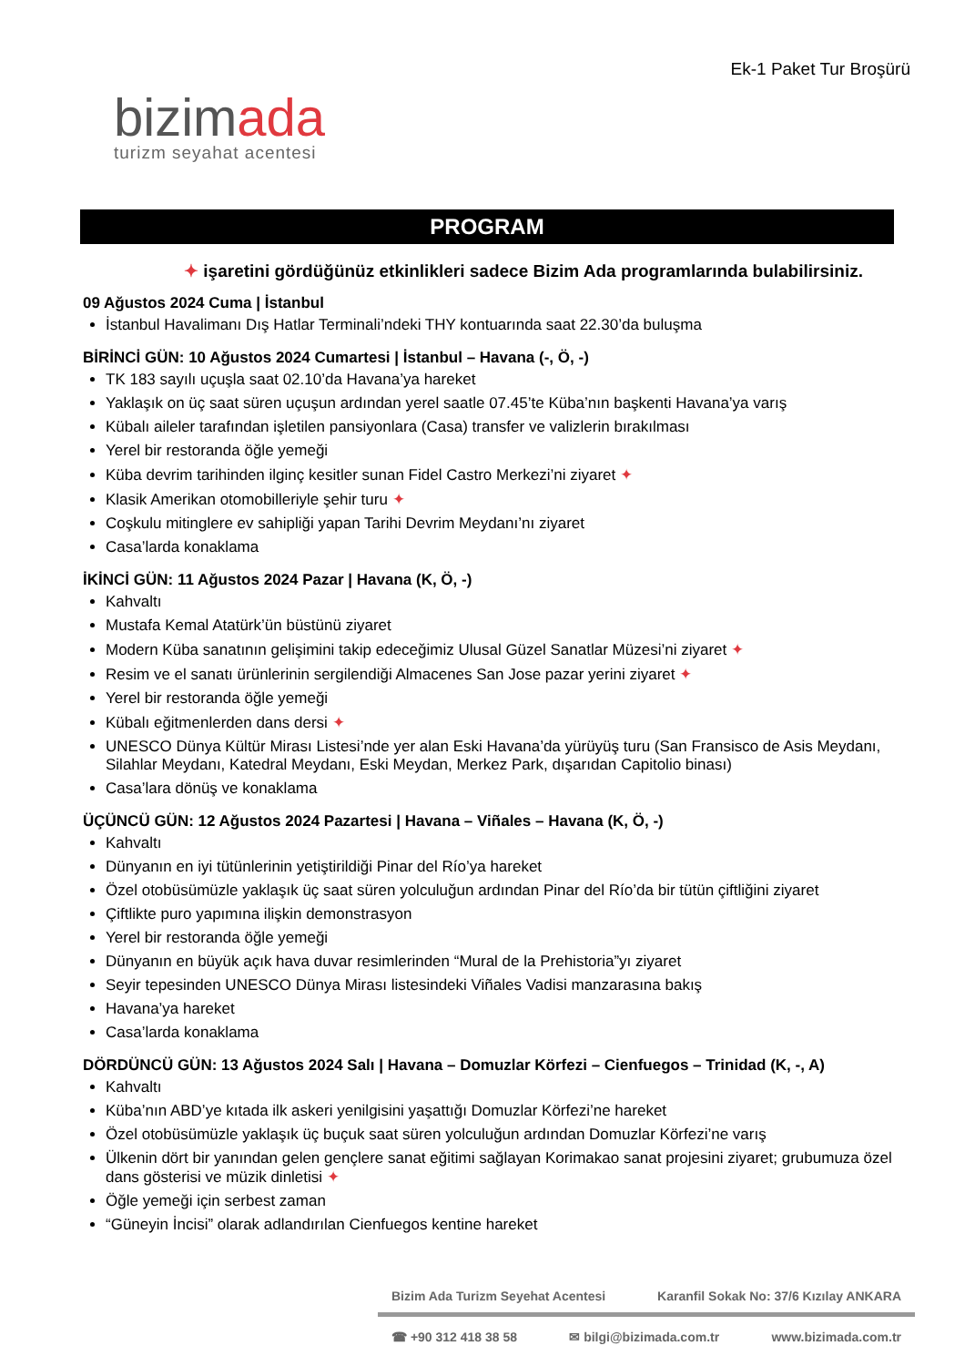bizimada
turizm seyahat acentesi
Ek-1 Paket Tur Broşürü
PROGRAM
✦ işaretini gördüğünüz etkinlikleri sadece Bizim Ada programlarında bulabilirsiniz.
09 Ağustos 2024 Cuma | İstanbul
İstanbul Havalimanı Dış Hatlar Terminali’ndeki THY kontuarında saat 22.30’da buluşma
BİRİNCİ GÜN: 10 Ağustos 2024 Cumartesi | İstanbul – Havana (-, Ö, -)
TK 183 sayılı uçuşla saat 02.10’da Havana’ya hareket
Yaklaşık on üç saat süren uçuşun ardından yerel saatle 07.45’te Küba’nın başkenti Havana’ya varış
Kübalı aileler tarafından işletilen pansiyonlara (Casa) transfer ve valizlerin bırakılması
Yerel bir restoranda öğle yemeği
Küba devrim tarihinden ilginç kesitler sunan Fidel Castro Merkezi’ni ziyaret ✦
Klasik Amerikan otomobilleriyle şehir turu ✦
Coşkulu mitinglere ev sahipliği yapan Tarihi Devrim Meydanı’nı ziyaret
Casa’larda konaklama
İKİNCİ GÜN: 11 Ağustos 2024 Pazar | Havana (K, Ö, -)
Kahvaltı
Mustafa Kemal Atatürk’ün büstünü ziyaret
Modern Küba sanatının gelişimini takip edeceğimiz Ulusal Güzel Sanatlar Müzesi’ni ziyaret ✦
Resim ve el sanatı ürünlerinin sergilendiği Almacenes San Jose pazar yerini ziyaret ✦
Yerel bir restoranda öğle yemeği
Kübalı eğitmenlerden dans dersi ✦
UNESCO Dünya Kültür Mirası Listesi’nde yer alan Eski Havana’da yürüyüş turu (San Fransisco de Asis Meydanı, Silahlar Meydanı, Katedral Meydanı, Eski Meydan, Merkez Park, dışarıdan Capitolio binası)
Casa’lara dönüş ve konaklama
ÜÇÜNCÜ GÜN: 12 Ağustos 2024 Pazartesi | Havana – Viñales – Havana (K, Ö, -)
Kahvaltı
Dünyanın en iyi tütünlerinin yetiştirildiği Pinar del Río’ya hareket
Özel otobüsümüzle yaklaşık üç saat süren yolculuğun ardından Pinar del Río’da bir tütün çiftliğini ziyaret
Çiftlikte puro yapımına ilişkin demonstrasyon
Yerel bir restoranda öğle yemeği
Dünyanın en büyük açık hava duvar resimlerinden “Mural de la Prehistoria”yı ziyaret
Seyir tepesinden UNESCO Dünya Mirası listesindeki Viñales Vadisi manzarasına bakış
Havana’ya hareket
Casa’larda konaklama
DÖRDÜNCÜ GÜN: 13 Ağustos 2024 Salı | Havana – Domuzlar Körfezi – Cienfuegos – Trinidad (K, -, A)
Kahvaltı
Küba’nın ABD’ye kıtada ilk askeri yenilgisini yaşattığı Domuzlar Körfezi’ne hareket
Özel otobüsümüzle yaklaşık üç buçuk saat süren yolculuğun ardından Domuzlar Körfezi’ne varış
Ülkenin dört bir yanından gelen gençlere sanat eğitimi sağlayan Korimakao sanat projesini ziyaret; grubumuza özel dans gösterisi ve müzik dinletisi ✦
Öğle yemeği için serbest zaman
“Güneyin İncisi” olarak adlandırılan Cienfuegos kentine hareket
Bizim Ada Turizm Seyehat Acentesi Karanfil Sokak No: 37/6 Kızılay ANKARA
☎ +90 312 418 38 58 ✉ bilgi@bizimada.com.tr www.bizimada.com.tr